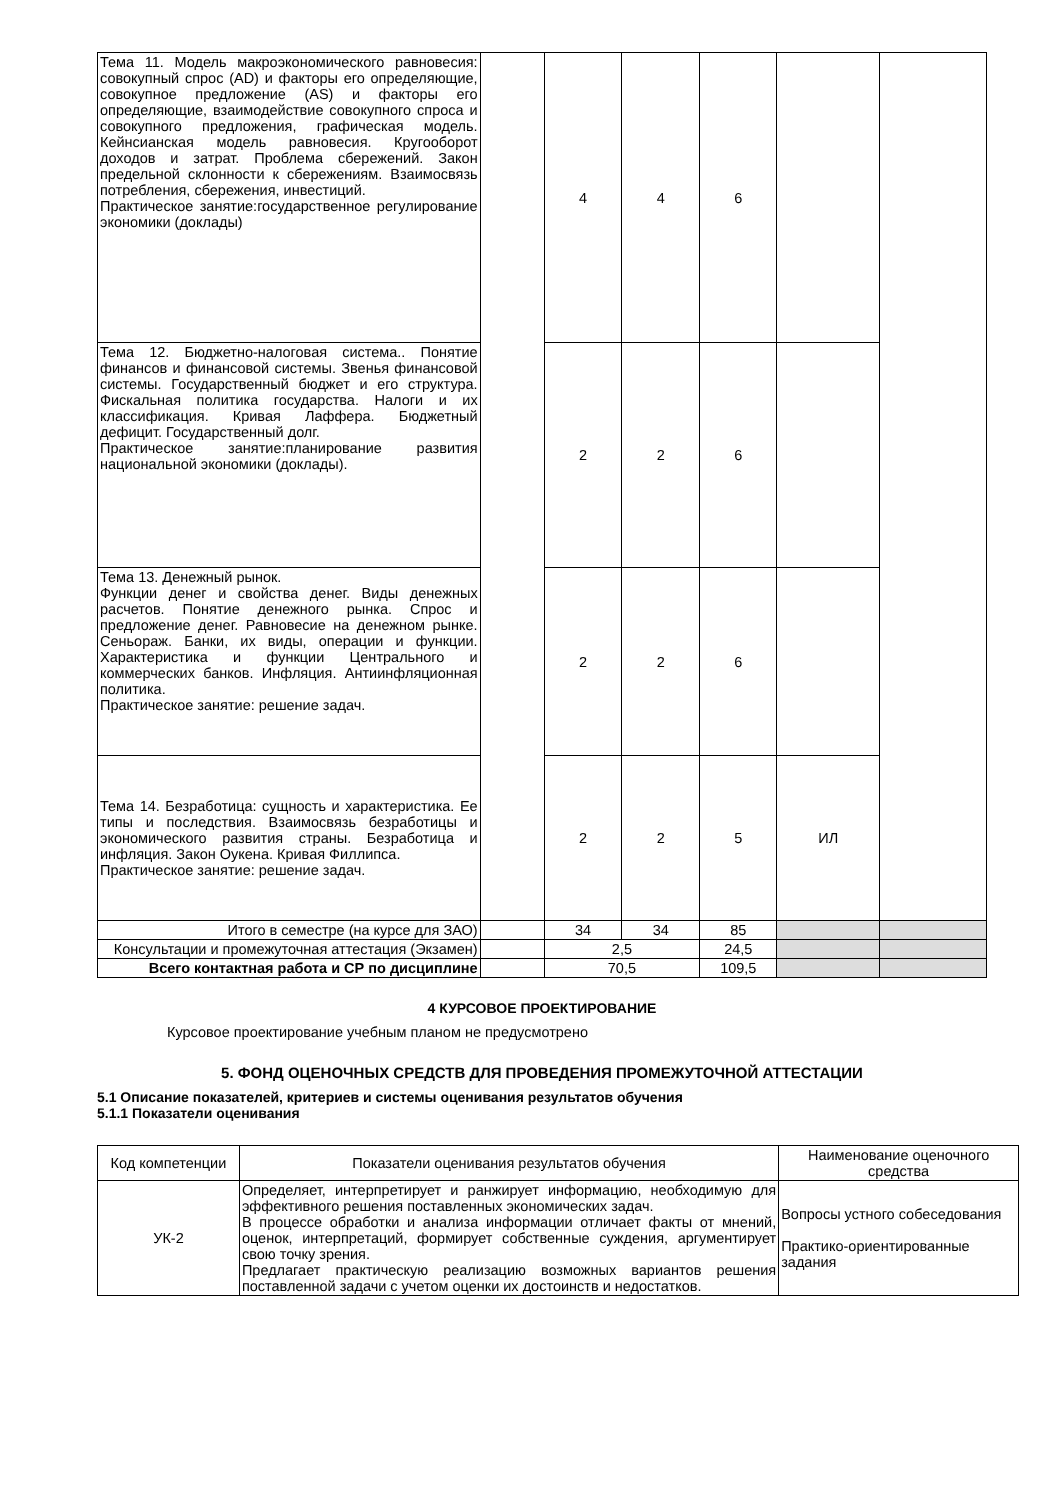| Тема 11. Модель макроэкономического равновесия: совокупный спрос (AD) и факторы его определяющие, совокупное предложение (AS) и факторы его определяющие, взаимодействие совокупного спроса и совокупного предложения, графическая модель. Кейнсианская модель равновесия. Кругооборот доходов и затрат. Проблема сбережений. Закон предельной склонности к сбережениям. Взаимосвязь потребления, сбережения, инвестиций. Практическое занятие:государственное регулирование экономики (доклады) | | 4 | 4 | 6 | | |
| Тема 12. Бюджетно-налоговая система.. Понятие финансов и финансовой системы. Звенья финансовой системы. Государственный бюджет и его структура. Фискальная политика государства. Налоги и их классификация. Кривая Лаффера. Бюджетный дефицит. Государственный долг. Практическое занятие:планирование развития национальной экономики (доклады). | | 2 | 2 | 6 | | |
| Тема 13. Денежный рынок. Функции денег и свойства денег. Виды денежных расчетов. Понятие денежного рынка. Спрос и предложение денег. Равновесие на денежном рынке. Сеньораж. Банки, их виды, операции и функции. Характеристика и функции Центрального и коммерческих банков. Инфляция. Антиинфляционная политика. Практическое занятие: решение задач. | | 2 | 2 | 6 | | |
| Тема 14. Безработица: сущность и характеристика. Ее типы и последствия. Взаимосвязь безработицы и экономического развития страны. Безработица и инфляция. Закон Оукена. Кривая Филлипса. Практическое занятие: решение задач. | | 2 | 2 | 5 | ИЛ | |
| Итого в семестре (на курсе для ЗАО) | | 34 | 34 | 85 | | |
| Консультации и промежуточная аттестация (Экзамен) | | 2,5 | | 24,5 | | |
| Всего контактная работа и СР по дисциплине | | 70,5 | | 109,5 | | |
4 КУРСОВОЕ ПРОЕКТИРОВАНИЕ
Курсовое проектирование учебным планом не предусмотрено
5. ФОНД ОЦЕНОЧНЫХ СРЕДСТВ ДЛЯ ПРОВЕДЕНИЯ ПРОМЕЖУТОЧНОЙ АТТЕСТАЦИИ
5.1 Описание показателей, критериев и системы оценивания результатов обучения
5.1.1 Показатели оценивания
| Код компетенции | Показатели оценивания результатов обучения | Наименование оценочного средства |
| --- | --- | --- |
| УК-2 | Определяет, интерпретирует и ранжирует информацию, необходимую для эффективного решения поставленных экономических задач. В процессе обработки и анализа информации отличает факты от мнений, оценок, интерпретаций, формирует собственные суждения, аргументирует свою точку зрения. Предлагает практическую реализацию возможных вариантов решения поставленной задачи с учетом оценки их достоинств и недостатков. | Вопросы устного собеседования Практико-ориентированные задания |